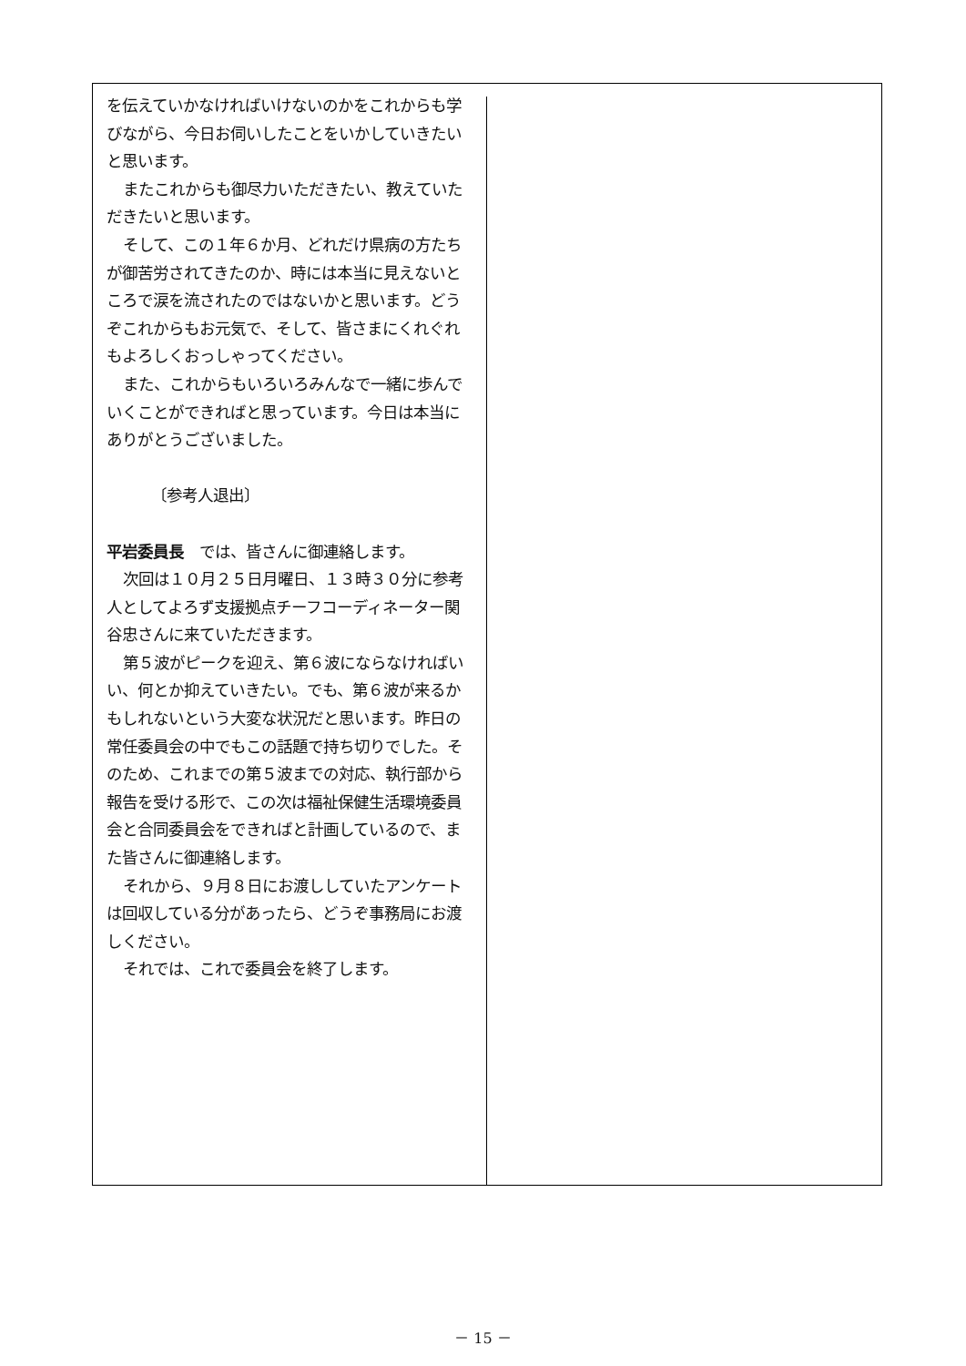を伝えていかなければいけないのかをこれからも学びながら、今日お伺いしたことをいかしていきたいと思います。
またこれからも御尽力いただきたい、教えていただきたいと思います。
そして、この１年６か月、どれだけ県病の方たちが御苦労されてきたのか、時には本当に見えないところで涙を流されたのではないかと思います。どうぞこれからもお元気で、そして、皆さまにくれぐれもよろしくおっしゃってください。
また、これからもいろいろみんなで一緒に歩んでいくことができればと思っています。今日は本当にありがとうございました。
〔参考人退出〕
平岩委員長　では、皆さんに御連絡します。
次回は１０月２５日月曜日、１３時３０分に参考人としてよろず支援拠点チーフコーディネーター関谷忠さんに来ていただきます。
第５波がピークを迎え、第６波にならなければいい、何とか抑えていきたい。でも、第６波が来るかもしれないという大変な状況だと思います。昨日の常任委員会の中でもこの話題で持ち切りでした。そのため、これまでの第５波までの対応、執行部から報告を受ける形で、この次は福祉保健生活環境委員会と合同委員会をできればと計画しているので、また皆さんに御連絡します。
それから、９月８日にお渡ししていたアンケートは回収している分があったら、どうぞ事務局にお渡しください。
それでは、これで委員会を終了します。
－ 15 －